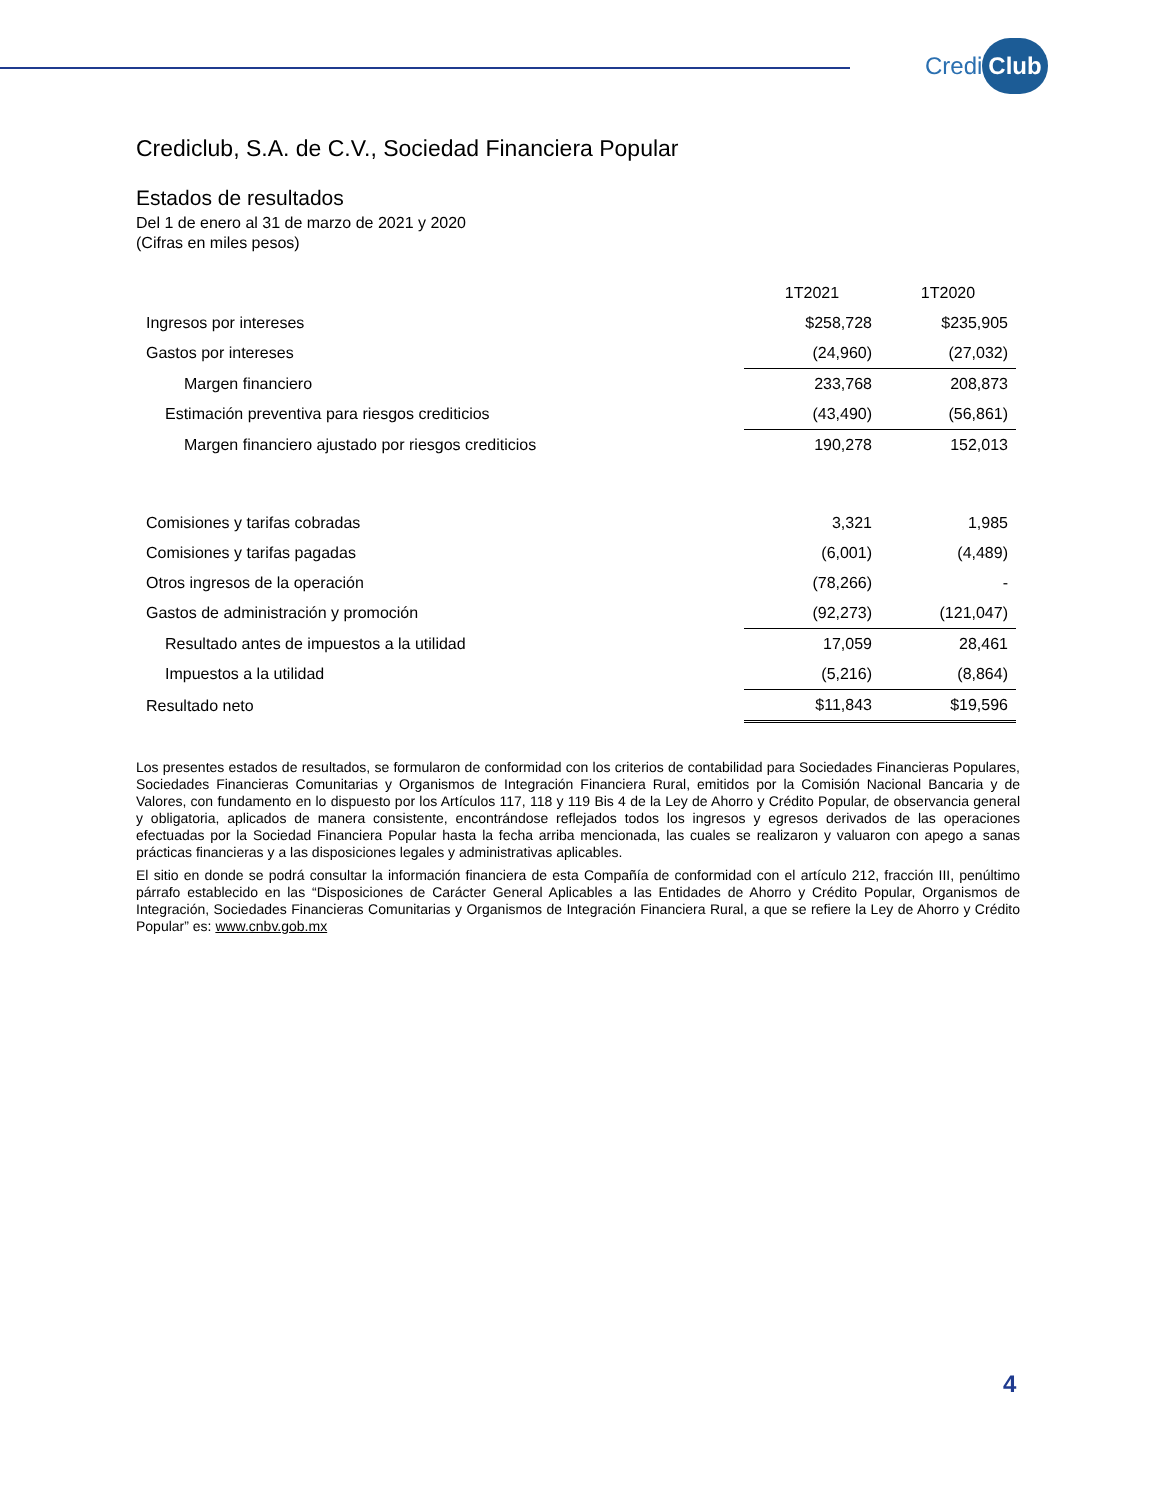Credi Club
Crediclub, S.A. de C.V., Sociedad Financiera Popular
Estados de resultados
Del 1 de enero al 31 de marzo de 2021 y 2020
(Cifras en miles pesos)
| | 1T2021 | 1T2020 |
| --- | --- | --- |
| Ingresos por intereses | $258,728 | $235,905 |
| Gastos por intereses | (24,960) | (27,032) |
| Margen financiero | 233,768 | 208,873 |
| Estimación preventiva para riesgos crediticios | (43,490) | (56,861) |
| Margen financiero ajustado por riesgos crediticios | 190,278 | 152,013 |
| Comisiones y tarifas cobradas | 3,321 | 1,985 |
| Comisiones y tarifas pagadas | (6,001) | (4,489) |
| Otros ingresos de la operación | (78,266) | - |
| Gastos de administración y promoción | (92,273) | (121,047) |
| Resultado antes de impuestos a la utilidad | 17,059 | 28,461 |
| Impuestos a la utilidad | (5,216) | (8,864) |
| Resultado neto | $11,843 | $19,596 |
Los presentes estados de resultados, se formularon de conformidad con los criterios de contabilidad para Sociedades Financieras Populares, Sociedades Financieras Comunitarias y Organismos de Integración Financiera Rural, emitidos por la Comisión Nacional Bancaria y de Valores, con fundamento en lo dispuesto por los Artículos 117, 118 y 119 Bis 4 de la Ley de Ahorro y Crédito Popular, de observancia general y obligatoria, aplicados de manera consistente, encontrándose reflejados todos los ingresos y egresos derivados de las operaciones efectuadas por la Sociedad Financiera Popular hasta la fecha arriba mencionada, las cuales se realizaron y valuaron con apego a sanas prácticas financieras y a las disposiciones legales y administrativas aplicables.
El sitio en donde se podrá consultar la información financiera de esta Compañía de conformidad con el artículo 212, fracción III, penúltimo párrafo establecido en las “Disposiciones de Carácter General Aplicables a las Entidades de Ahorro y Crédito Popular, Organismos de Integración, Sociedades Financieras Comunitarias y Organismos de Integración Financiera Rural, a que se refiere la Ley de Ahorro y Crédito Popular” es: www.cnbv.gob.mx
4